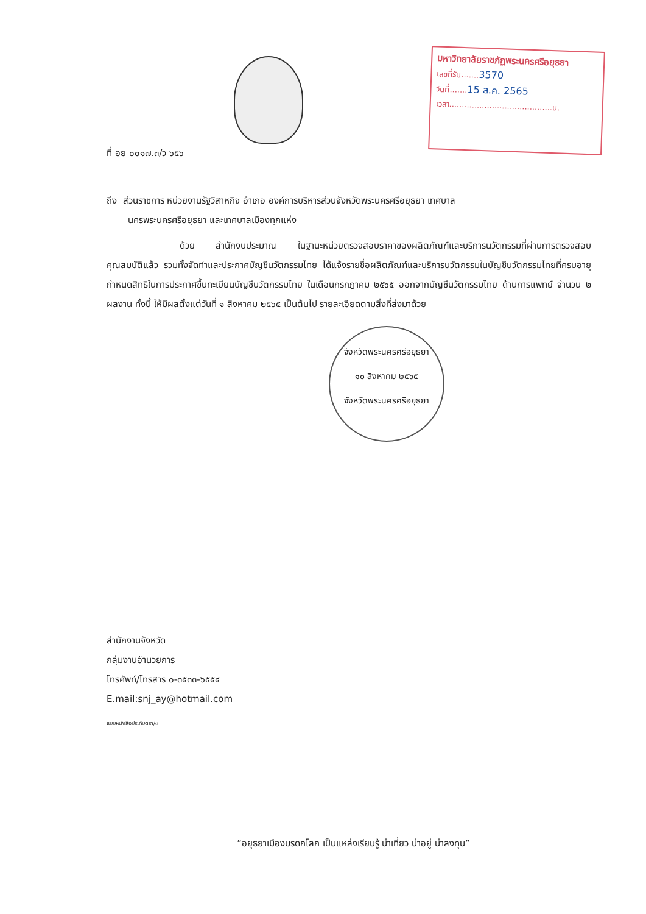มหาวิทยาลัยราชภัฏพระนครศรีอยุธยา
เลขที่รับ.......3570
วันที่.......15 ส.ค. 2565
เวลา.........................................น.
ที่ อย ๐๐๑๗.๓/ว ๖๕๖
ถึง ส่วนราชการ หน่วยงานรัฐวิสาหกิจ อำเภอ องค์การบริหารส่วนจังหวัดพระนครศรีอยุธยา เทศบาล
นครพระนครศรีอยุธยา และเทศบาลเมืองทุกแห่ง
ด้วย สำนักงบประมาณ ในฐานะหน่วยตรวจสอบราคาของผลิตภัณฑ์และบริการนวัตกรรมที่ผ่านการตรวจสอบคุณสมบัติแล้ว รวมทั้งจัดทำและประกาศบัญชีนวัตกรรมไทย ได้แจ้งรายชื่อผลิตภัณฑ์และบริการนวัตกรรมในบัญชีนวัตกรรมไทยที่ครบอายุกำหนดสิทธิในการประกาศขึ้นทะเบียนบัญชีนวัตกรรมไทย ในเดือนกรกฎาคม ๒๕๖๕ ออกจากบัญชีนวัตกรรมไทย ด้านการแพทย์ จำนวน ๒ ผลงาน ทั้งนี้ ให้มีผลตั้งแต่วันที่ ๑ สิงหาคม ๒๕๖๕ เป็นต้นไป รายละเอียดตามสิ่งที่ส่งมาด้วย
จังหวัดพระนครศรีอยุธยา
๑๐ สิงหาคม ๒๕๖๕
จังหวัดพระนครศรีอยุธยา
สำนักงานจังหวัด
กลุ่มงานอำนวยการ
โทรศัพท์/โทรสาร ๐-๓๕๓๓-๖๕๕๔
E.mail:snj_ay@hotmail.com
แบบหนังสือประทับตรา/๓
“อยุธยาเมืองมรดกโลก เป็นแหล่งเรียนรู้ น่าเที่ยว น่าอยู่ น่าลงทุน”